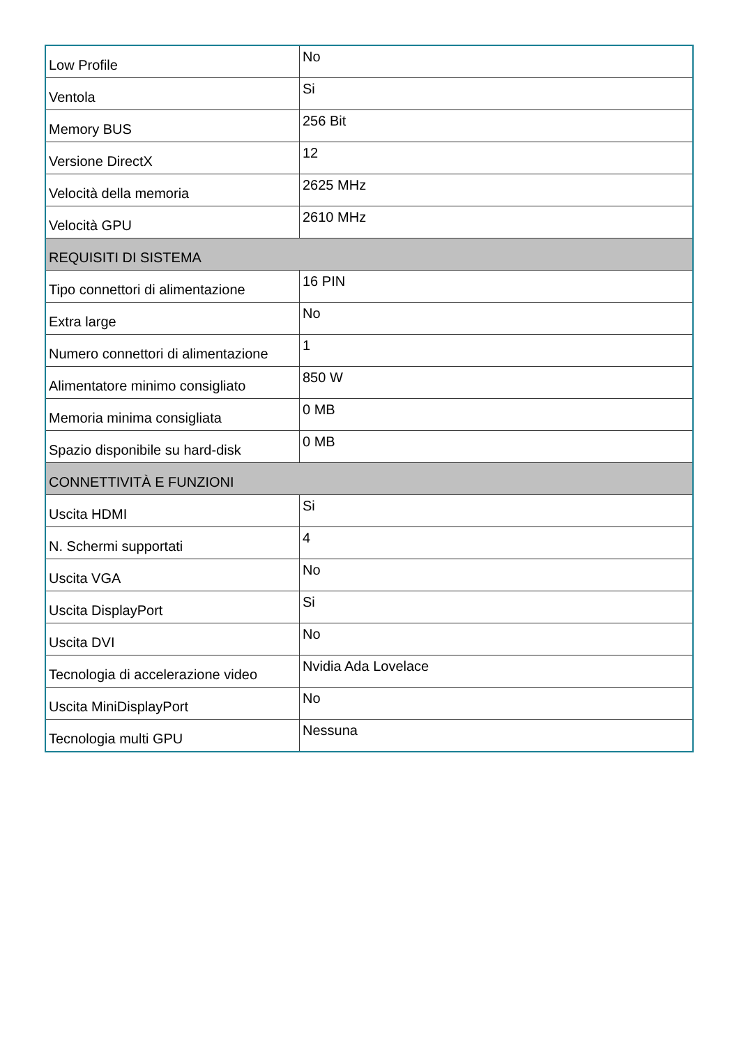| Low Profile | No |
| Ventola | Si |
| Memory BUS | 256 Bit |
| Versione DirectX | 12 |
| Velocità della memoria | 2625 MHz |
| Velocità GPU | 2610 MHz |
| REQUISITI DI SISTEMA | |
| Tipo connettori di alimentazione | 16 PIN |
| Extra large | No |
| Numero connettori di alimentazione | 1 |
| Alimentatore minimo consigliato | 850 W |
| Memoria minima consigliata | 0 MB |
| Spazio disponibile su hard-disk | 0 MB |
| CONNETTIVITÀ E FUNZIONI | |
| Uscita HDMI | Si |
| N. Schermi supportati | 4 |
| Uscita VGA | No |
| Uscita DisplayPort | Si |
| Uscita DVI | No |
| Tecnologia di accelerazione video | Nvidia Ada Lovelace |
| Uscita MiniDisplayPort | No |
| Tecnologia multi GPU | Nessuna |